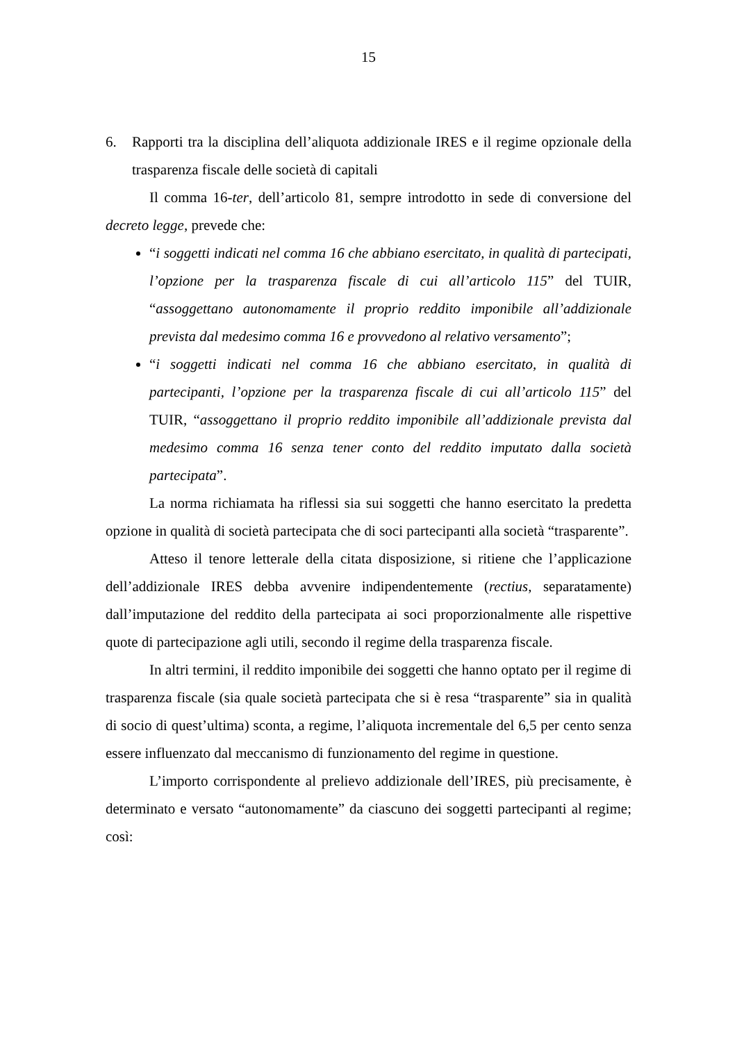15
6. Rapporti tra la disciplina dell’aliquota addizionale IRES e il regime opzionale della trasparenza fiscale delle società di capitali
Il comma 16-ter, dell’articolo 81, sempre introdotto in sede di conversione del decreto legge, prevede che:
“i soggetti indicati nel comma 16 che abbiano esercitato, in qualità di partecipati, l’opzione per la trasparenza fiscale di cui all’articolo 115” del TUIR, “assoggettano autonomamente il proprio reddito imponibile all’addizionale prevista dal medesimo comma 16 e provvedono al relativo versamento”;
“i soggetti indicati nel comma 16 che abbiano esercitato, in qualità di partecipanti, l’opzione per la trasparenza fiscale di cui all’articolo 115” del TUIR, “assoggettano il proprio reddito imponibile all’addizionale prevista dal medesimo comma 16 senza tener conto del reddito imputato dalla società partecipata”.
La norma richiamata ha riflessi sia sui soggetti che hanno esercitato la predetta opzione in qualità di società partecipata che di soci partecipanti alla società “trasparente”.
Atteso il tenore letterale della citata disposizione, si ritiene che l’applicazione dell’addizionale IRES debba avvenire indipendentemente (rectius, separatamente) dall’imputazione del reddito della partecipata ai soci proporzionalmente alle rispettive quote di partecipazione agli utili, secondo il regime della trasparenza fiscale.
In altri termini, il reddito imponibile dei soggetti che hanno optato per il regime di trasparenza fiscale (sia quale società partecipata che si è resa “trasparente” sia in qualità di socio di quest’ultima) sconta, a regime, l’aliquota incrementale del 6,5 per cento senza essere influenzato dal meccanismo di funzionamento del regime in questione.
L’importo corrispondente al prelievo addizionale dell’IRES, più precisamente, è determinato e versato “autonomamente” da ciascuno dei soggetti partecipanti al regime; così: